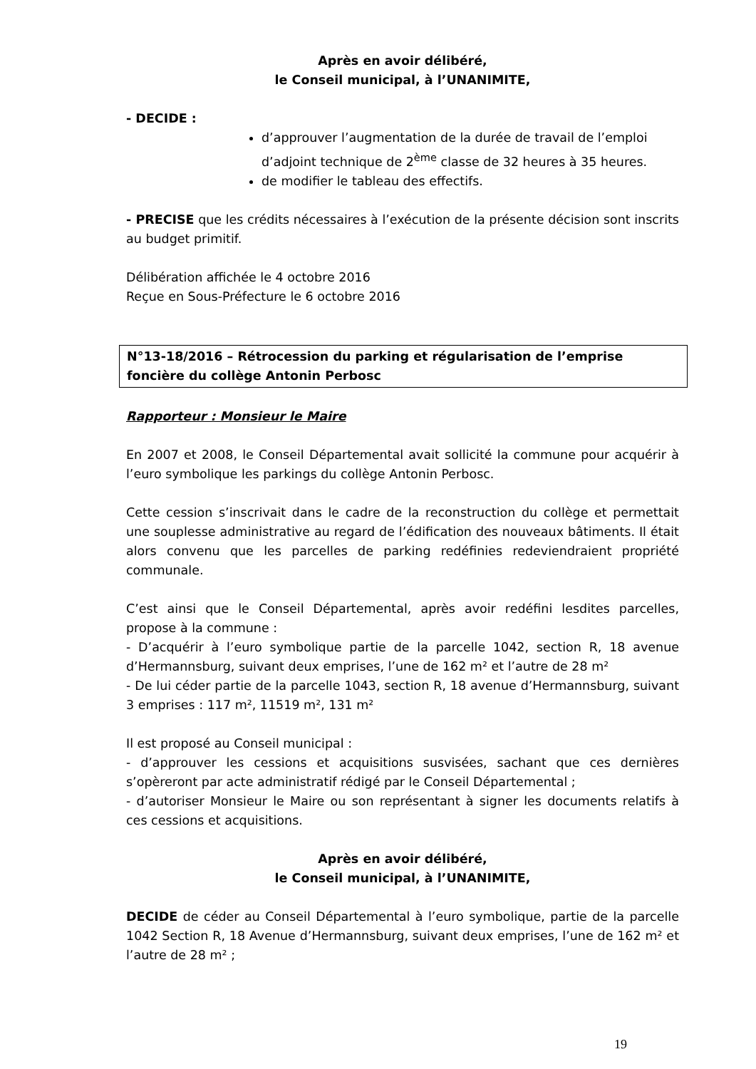Après en avoir délibéré,
le Conseil municipal, à l’UNANIMITE,
- DECIDE :
d’approuver l’augmentation de la durée de travail de l’emploi d’adjoint technique de 2<sup>ème</sup> classe de 32 heures à 35 heures.
de modifier le tableau des effectifs.
- PRECISE que les crédits nécessaires à l’exécution de la présente décision sont inscrits au budget primitif.
Délibération affichée le 4 octobre 2016
Reçue en Sous-Préfecture le 6 octobre 2016
N°13-18/2016 – Rétrocession du parking et régularisation de l’emprise foncière du collège Antonin Perbosc
Rapporteur : Monsieur le Maire
En 2007 et 2008, le Conseil Départemental avait sollicité la commune pour acquérir à l’euro symbolique les parkings du collège Antonin Perbosc.
Cette cession s’inscrivait dans le cadre de la reconstruction du collège et permettait une souplesse administrative au regard de l’édification des nouveaux bâtiments. Il était alors convenu que les parcelles de parking redéfinies redeviendraient propriété communale.
C’est ainsi que le Conseil Départemental, après avoir redéfini lesdites parcelles, propose à la commune :
- D’acquérir à l’euro symbolique partie de la parcelle 1042, section R, 18 avenue d’Hermannsburg, suivant deux emprises, l’une de 162 m² et l’autre de 28 m²
- De lui céder partie de la parcelle 1043, section R, 18 avenue d’Hermannsburg, suivant 3 emprises : 117 m², 11519 m², 131 m²
Il est proposé au Conseil municipal :
- d’approuver les cessions et acquisitions susvisées, sachant que ces dernières s’opèreront par acte administratif rédigé par le Conseil Départemental ;
- d’autoriser Monsieur le Maire ou son représentant à signer les documents relatifs à ces cessions et acquisitions.
Après en avoir délibéré,
le Conseil municipal, à l’UNANIMITE,
DECIDE de céder au Conseil Départemental à l’euro symbolique, partie de la parcelle 1042 Section R, 18 Avenue d’Hermannsburg, suivant deux emprises, l’une de 162 m² et l’autre de 28 m² ;
19